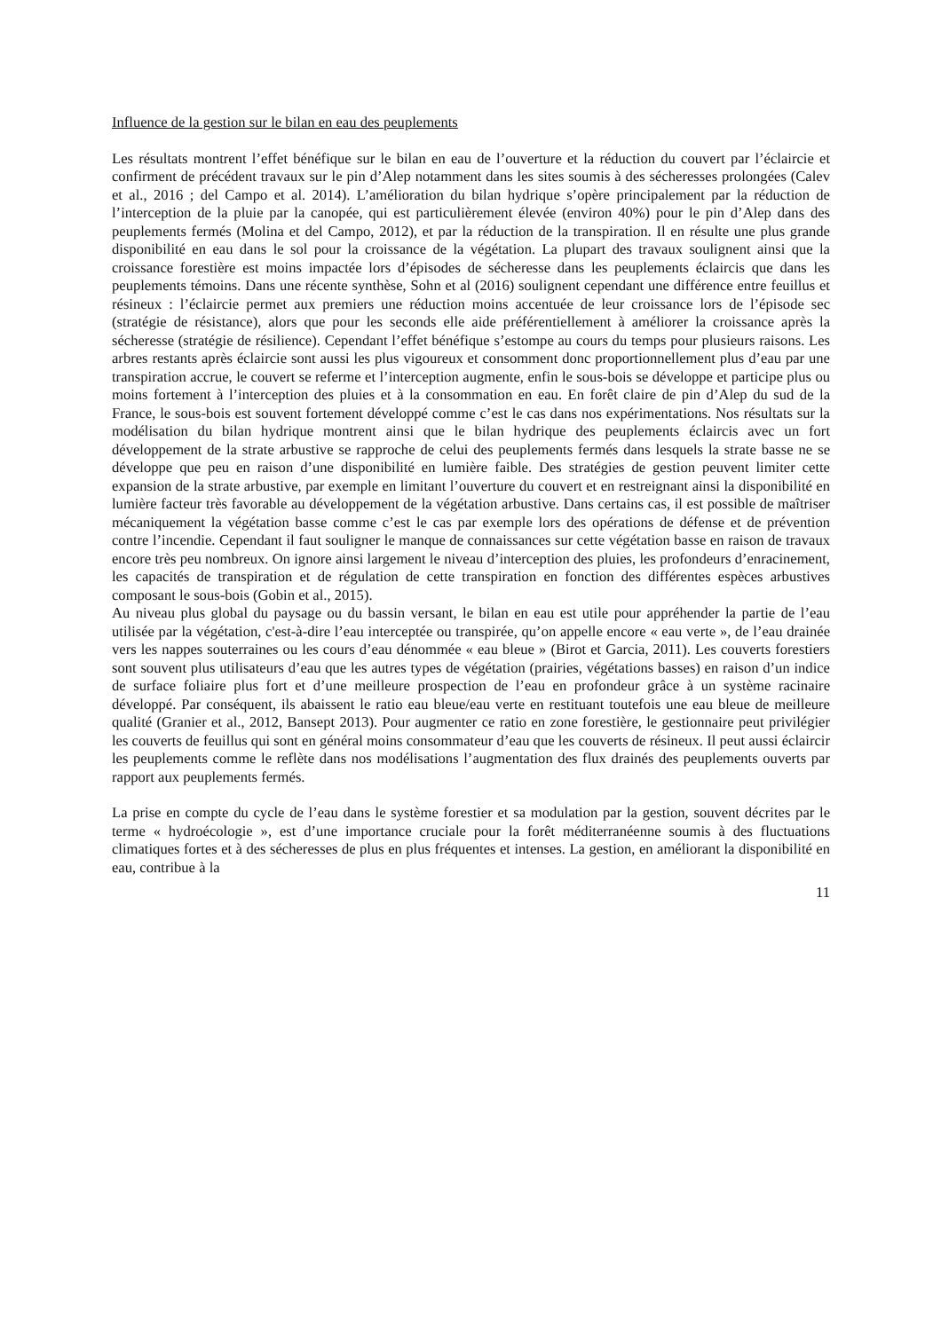Influence de la gestion sur le bilan en eau des peuplements
Les résultats montrent l’effet bénéfique sur le bilan en eau de l’ouverture et la réduction du couvert par l’éclaircie et confirment de précédent travaux sur le pin d’Alep notamment dans les sites soumis à des sécheresses prolongées (Calev et al., 2016 ; del Campo et al. 2014). L’amélioration du bilan hydrique s’opère principalement par la réduction de l’interception de la pluie par la canopée, qui est particulièrement élevée (environ 40%) pour le pin d’Alep dans des peuplements fermés (Molina et del Campo, 2012), et par la réduction de la transpiration. Il en résulte une plus grande disponibilité en eau dans le sol pour la croissance de la végétation. La plupart des travaux soulignent ainsi que la croissance forestière est moins impactée lors d’épisodes de sécheresse dans les peuplements éclaircis que dans les peuplements témoins. Dans une récente synthèse, Sohn et al (2016) soulignent cependant une différence entre feuillus et résineux : l’éclaircie permet aux premiers une réduction moins accentuée de leur croissance lors de l’épisode sec (stratégie de résistance), alors que pour les seconds elle aide préférentiellement à améliorer la croissance après la sécheresse (stratégie de résilience). Cependant l’effet bénéfique s’estompe au cours du temps pour plusieurs raisons. Les arbres restants après éclaircie sont aussi les plus vigoureux et consomment donc proportionnellement plus d’eau par une transpiration accrue, le couvert se referme et l’interception augmente, enfin le sous-bois se développe et participe plus ou moins fortement à l’interception des pluies et à la consommation en eau. En forêt claire de pin d’Alep du sud de la France, le sous-bois est souvent fortement développé comme c’est le cas dans nos expérimentations. Nos résultats sur la modélisation du bilan hydrique montrent ainsi que le bilan hydrique des peuplements éclaircis avec un fort développement de la strate arbustive se rapproche de celui des peuplements fermés dans lesquels la strate basse ne se développe que peu en raison d’une disponibilité en lumière faible. Des stratégies de gestion peuvent limiter cette expansion de la strate arbustive, par exemple en limitant l’ouverture du couvert et en restreignant ainsi la disponibilité en lumière facteur très favorable au développement de la végétation arbustive. Dans certains cas, il est possible de maîtriser mécaniquement la végétation basse comme c’est le cas par exemple lors des opérations de défense et de prévention contre l’incendie. Cependant il faut souligner le manque de connaissances sur cette végétation basse en raison de travaux encore très peu nombreux. On ignore ainsi largement le niveau d’interception des pluies, les profondeurs d’enracinement, les capacités de transpiration et de régulation de cette transpiration en fonction des différentes espèces arbustives composant le sous-bois (Gobin et al., 2015).
Au niveau plus global du paysage ou du bassin versant, le bilan en eau est utile pour appréhender la partie de l’eau utilisée par la végétation, c'est-à-dire l’eau interceptée ou transpirée, qu’on appelle encore « eau verte », de l’eau drainée vers les nappes souterraines ou les cours d’eau dénommée « eau bleue » (Birot et Garcia, 2011). Les couverts forestiers sont souvent plus utilisateurs d’eau que les autres types de végétation (prairies, végétations basses) en raison d’un indice de surface foliaire plus fort et d’une meilleure prospection de l’eau en profondeur grâce à un système racinaire développé. Par conséquent, ils abaissent le ratio eau bleue/eau verte en restituant toutefois une eau bleue de meilleure qualité (Granier et al., 2012, Bansept 2013). Pour augmenter ce ratio en zone forestière, le gestionnaire peut privilégier les couverts de feuillus qui sont en général moins consommateur d’eau que les couverts de résineux. Il peut aussi éclaircir les peuplements comme le reflète dans nos modélisations l’augmentation des flux drainés des peuplements ouverts par rapport aux peuplements fermés.
La prise en compte du cycle de l’eau dans le système forestier et sa modulation par la gestion, souvent décrites par le terme « hydroécologie », est d’une importance cruciale pour la forêt méditerranéenne soumis à des fluctuations climatiques fortes et à des sécheresses de plus en plus fréquentes et intenses. La gestion, en améliorant la disponibilité en eau, contribue à la
11